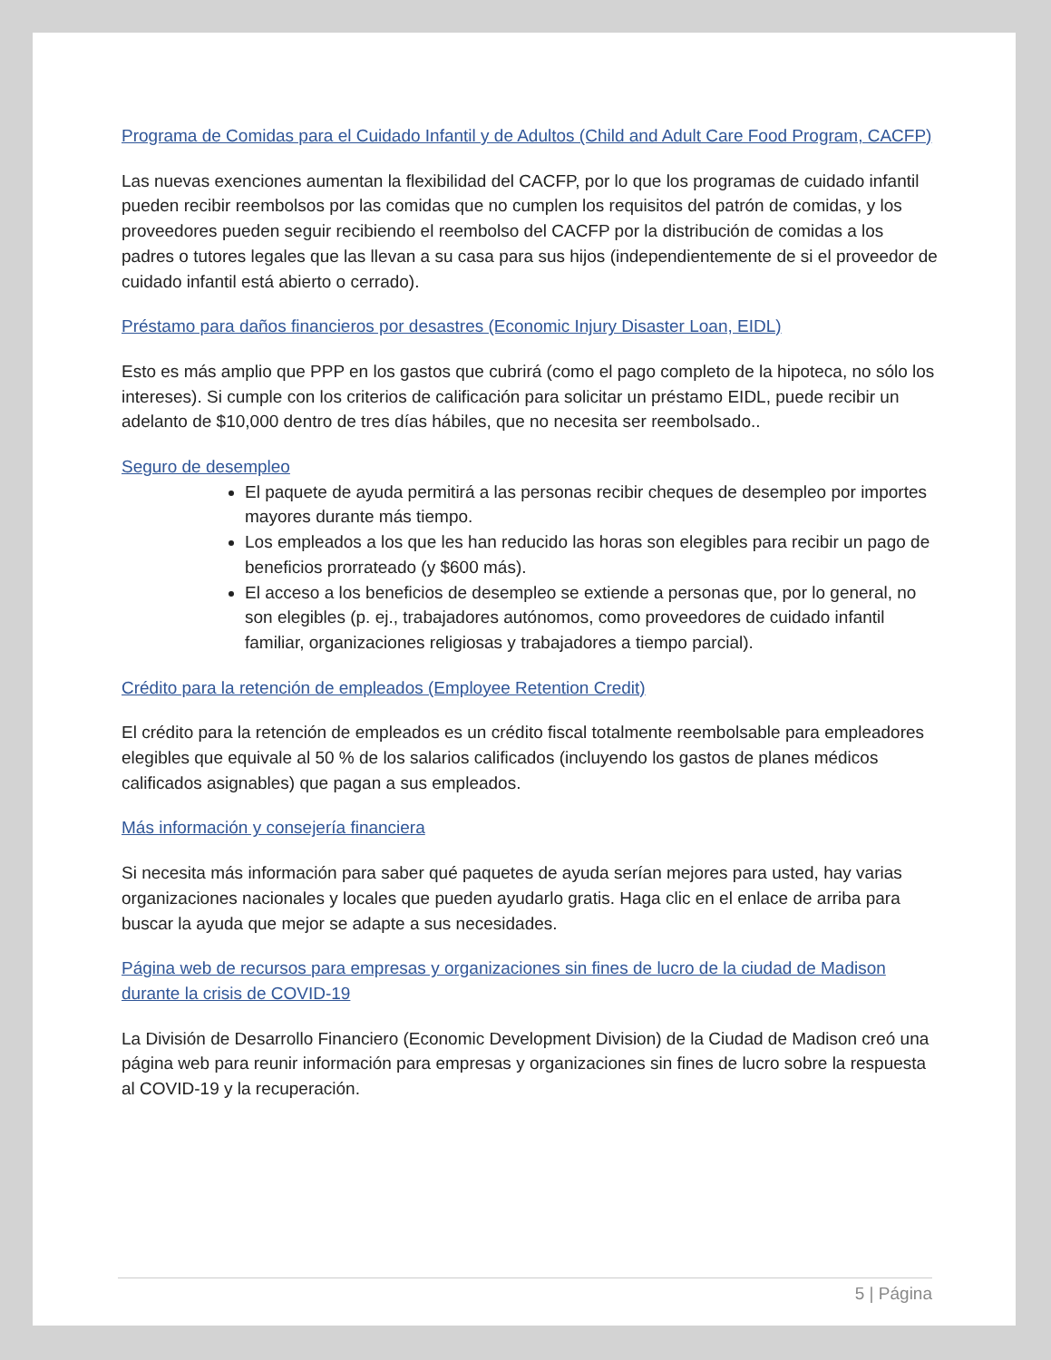Programa de Comidas para el Cuidado Infantil y de Adultos (Child and Adult Care Food Program, CACFP)
Las nuevas exenciones aumentan la flexibilidad del CACFP, por lo que los programas de cuidado infantil pueden recibir reembolsos por las comidas que no cumplen los requisitos del patrón de comidas, y los proveedores pueden seguir recibiendo el reembolso del CACFP por la distribución de comidas a los padres o tutores legales que las llevan a su casa para sus hijos (independientemente de si el proveedor de cuidado infantil está abierto o cerrado).
Préstamo para daños financieros por desastres (Economic Injury Disaster Loan, EIDL)
Esto es más amplio que PPP en los gastos que cubrirá (como el pago completo de la hipoteca, no sólo los intereses). Si cumple con los criterios de calificación para solicitar un préstamo EIDL, puede recibir un adelanto de $10,000 dentro de tres días hábiles, que no necesita ser reembolsado..
Seguro de desempleo
El paquete de ayuda permitirá a las personas recibir cheques de desempleo por importes mayores durante más tiempo.
Los empleados a los que les han reducido las horas son elegibles para recibir un pago de beneficios prorrateado (y $600 más).
El acceso a los beneficios de desempleo se extiende a personas que, por lo general, no son elegibles (p. ej., trabajadores autónomos, como proveedores de cuidado infantil familiar, organizaciones religiosas y trabajadores a tiempo parcial).
Crédito para la retención de empleados (Employee Retention Credit)
El crédito para la retención de empleados es un crédito fiscal totalmente reembolsable para empleadores elegibles que equivale al 50 % de los salarios calificados (incluyendo los gastos de planes médicos calificados asignables) que pagan a sus empleados.
Más información y consejería financiera
Si necesita más información para saber qué paquetes de ayuda serían mejores para usted, hay varias organizaciones nacionales y locales que pueden ayudarlo gratis. Haga clic en el enlace de arriba para buscar la ayuda que mejor se adapte a sus necesidades.
Página web de recursos para empresas y organizaciones sin fines de lucro de la ciudad de Madison durante la crisis de COVID-19
La División de Desarrollo Financiero (Economic Development Division) de la Ciudad de Madison creó una página web para reunir información para empresas y organizaciones sin fines de lucro sobre la respuesta al COVID-19 y la recuperación.
5 | Página